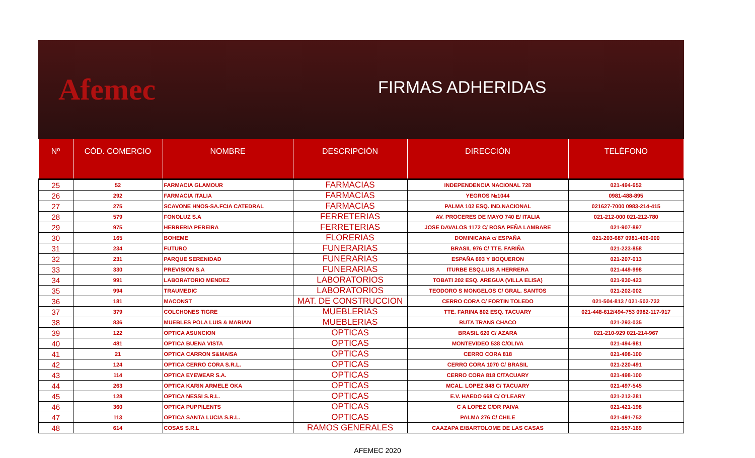Afemec
FIRMAS ADHERIDAS
| Nº | CÓD. COMERCIO | NOMBRE | DESCRIPCIÓN | DIRECCIÓN | TELÉFONO |
| --- | --- | --- | --- | --- | --- |
| 25 | 52 | FARMACIA GLAMOUR | FARMACIAS | INDEPENDENCIA NACIONAL 728 | 021-494-652 |
| 26 | 292 | FARMACIA ITALIA | FARMACIAS | YEGROS №1044 | 0981-488-895 |
| 27 | 275 | SCAVONE HNOS-SA.FCIA CATEDRAL | FARMACIAS | PALMA 102 ESQ. IND.NACIONAL | 021627-7000 0983-214-415 |
| 28 | 579 | FONOLUZ S.A | FERRETERIAS | AV. PROCERES DE MAYO 740 E/ ITALIA | 021-212-000 021-212-780 |
| 29 | 975 | HERRERIA PEREIRA | FERRETERIAS | JOSE DAVALOS 1172 C/ ROSA PEÑA LAMBARE | 021-907-897 |
| 30 | 165 | BOHEME | FLORERIAS | DOMINICANA c/ ESPAÑA | 021-203-687 0981-406-000 |
| 31 | 234 | FUTURO | FUNERARIAS | BRASIL 976 C/ TTE. FARIÑA | 021-223-858 |
| 32 | 231 | PARQUE SERENIDAD | FUNERARIAS | ESPAÑA 693 Y BOQUERON | 021-207-013 |
| 33 | 330 | PREVISION S.A | FUNERARIAS | ITURBE ESQ.LUIS A HERRERA | 021-449-998 |
| 34 | 991 | LABORATORIO MENDEZ | LABORATORIOS | TOBATI 202 ESQ. AREGUA (VILLA ELISA) | 021-930-423 |
| 35 | 994 | TRAUMEDIC | LABORATORIOS | TEODORO S MONGELOS C/ GRAL. SANTOS | 021-202-002 |
| 36 | 181 | MACONST | MAT. DE CONSTRUCCION | CERRO CORA C/ FORTIN TOLEDO | 021-504-813 / 021-502-732 |
| 37 | 379 | COLCHONES TIGRE | MUEBLERIAS | TTE. FARINA 802 ESQ. TACUARY | 021-448-612/494-753 0982-117-917 |
| 38 | 836 | MUEBLES POLA LUIS & MARIAN | MUEBLERIAS | RUTA TRANS CHACO | 021-293-035 |
| 39 | 122 | OPTICA ASUNCION | OPTICAS | BRASIL 620 C/ AZARA | 021-210-929 021-214-967 |
| 40 | 481 | OPTICA BUENA VISTA | OPTICAS | MONTEVIDEO 538 C/OLIVA | 021-494-981 |
| 41 | 21 | OPTICA CARRON S&MAISA | OPTICAS | CERRO CORA 818 | 021-498-100 |
| 42 | 124 | OPTICA CERRO CORA S.R.L. | OPTICAS | CERRO CORA 1070 C/ BRASIL | 021-220-491 |
| 43 | 114 | OPTICA EYEWEAR S.A. | OPTICAS | CERRO CORA 818 C/TACUARY | 021-498-100 |
| 44 | 263 | OPTICA KARIN ARMELE OKA | OPTICAS | MCAL. LOPEZ 848 C/ TACUARY | 021-497-545 |
| 45 | 128 | OPTICA NESSI S.R.L. | OPTICAS | E.V. HAEDO 668 C/ O'LEARY | 021-212-281 |
| 46 | 360 | OPTICA PUPPILENTS | OPTICAS | C A LOPEZ C/DR PAIVA | 021-421-198 |
| 47 | 113 | OPTICA SANTA LUCIA S.R.L. | OPTICAS | PALMA 276 C/ CHILE | 021-491-752 |
| 48 | 614 | COSAS S.R.L | RAMOS GENERALES | CAAZAPA E/BARTOLOME DE LAS CASAS | 021-557-169 |
AFEMEC 2020